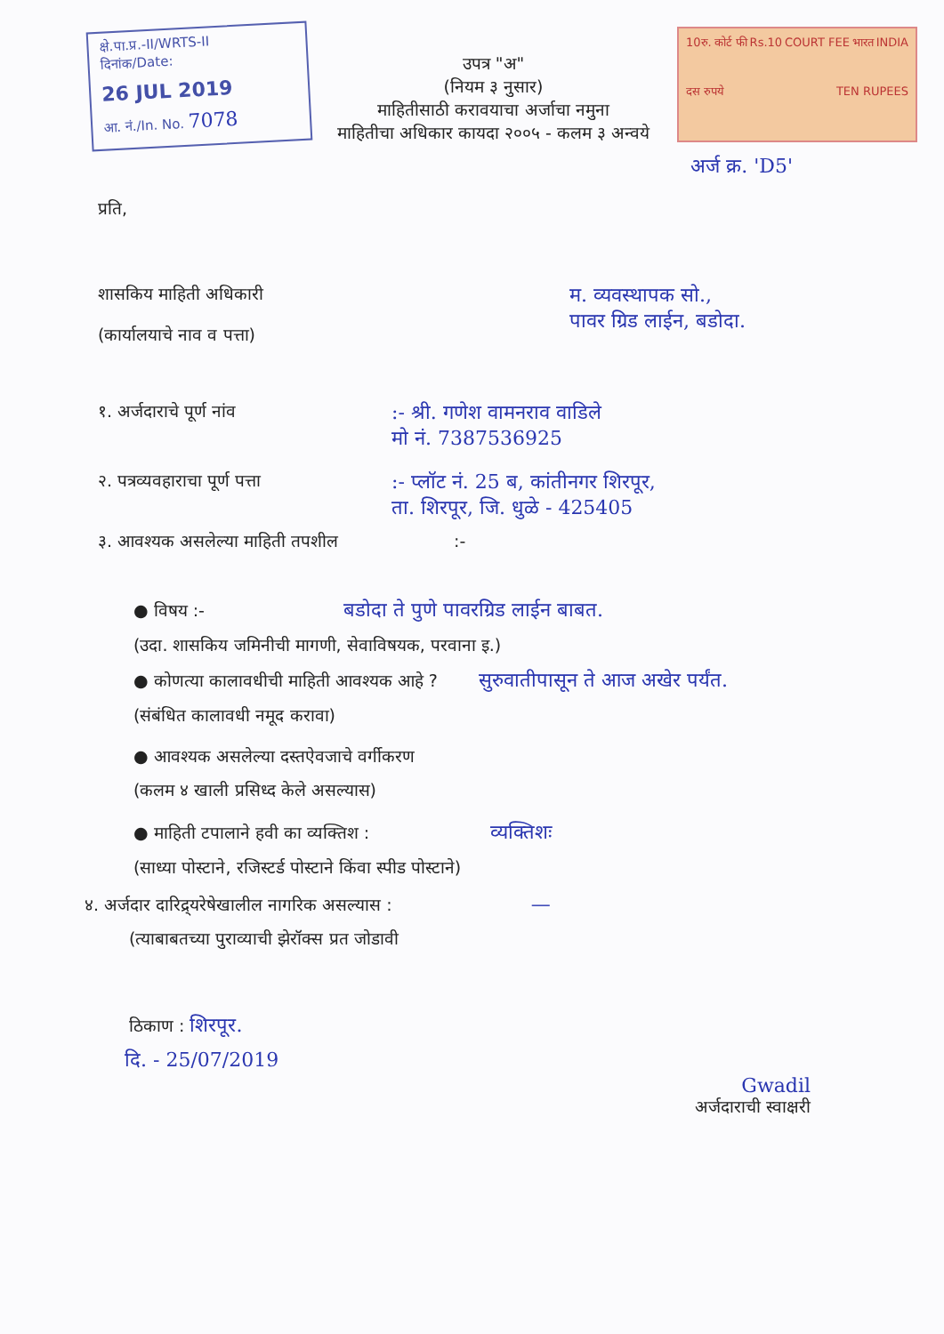क्षे.पा.प्र.-II/WRTS-II
दिनांक/Date:
26 JUL 2019
आ. नं./In. No. 7078
उपत्र "अ"
(नियम ३ नुसार)
माहितीसाठी करावयाचा अर्जाचा नमुना
माहितीचा अधिकार कायदा २००५ - कलम ३ अन्वये
10रु. कोर्ट फी Rs.10 COURT FEE भारत INDIA दस रुपये TEN RUPEES
अर्ज क्र. 'D5'
प्रति,
शासकिय माहिती अधिकारी
(कार्यालयाचे नाव व पत्ता)
म. व्यवस्थापक सो.,
पावर ग्रिड लाईन, बडोदा.
१. अर्जदाराचे पूर्ण नांव
:- श्री. गणेश वामनराव वाडिले
मो नं. 7387536925
२. पत्रव्यवहाराचा पूर्ण पत्ता
:- प्लॉट नं. 25 ब, कांतीनगर शिरपूर,
ता. शिरपूर, जि. धुळे - 425405
३. आवश्यक असलेल्या माहिती तपशील :-
● विषय :- बडोदा ते पुणे पावरग्रिड लाईन बाबत.
(उदा. शासकिय जमिनीची मागणी, सेवाविषयक, परवाना इ.)
● कोणत्या कालावधीची माहिती आवश्यक आहे ? सुरुवातीपासून ते आज अखेर पर्यंत.
(संबंधित कालावधी नमूद करावा)
● आवश्यक असलेल्या दस्तऐवजाचे वर्गीकरण
(कलम ४ खाली प्रसिध्द केले असल्यास)
● माहिती टपालाने हवी का व्यक्तिश : व्यक्तिशः
(साध्या पोस्टाने, रजिस्टर्ड पोस्टाने किंवा स्पीड पोस्टाने)
४. अर्जदार दारिद्र्यरेषेखालील नागरिक असल्यास : —
(त्याबाबतच्या पुराव्याची झेरॉक्स प्रत जोडावी
ठिकाण : शिरपूर.
दि. - 25/07/2019
Gwadil
अर्जदाराची स्वाक्षरी